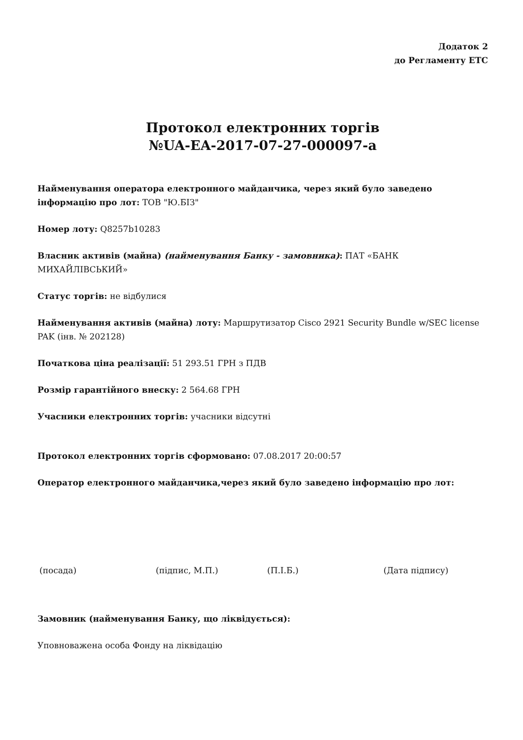Додаток 2
до Регламенту ЕТС
Протокол електронних торгів
№UA-EA-2017-07-27-000097-a
Найменування оператора електронного майданчика, через який було заведено інформацію про лот: ТОВ "Ю.БІЗ"
Номер лоту: Q8257b10283
Власник активів (майна) (найменування Банку - замовника): ПАТ «БАНК МИХАЙЛІВСЬКИЙ»
Статус торгів: не відбулися
Найменування активів (майна) лоту: Маршрутизатор Cisco 2921 Security Bundle w/SEC license PAK (інв. № 202128)
Початкова ціна реалізації: 51 293.51 ГРН з ПДВ
Розмір гарантійного внеску: 2 564.68 ГРН
Учасники електронних торгів: учасники відсутні
Протокол електронних торгів сформовано: 07.08.2017 20:00:57
Оператор електронного майданчика,через який було заведено інформацію про лот:
(посада) (підпис, М.П.) (П.І.Б.) (Дата підпису)
Замовник (найменування Банку, що ліквідується):
Уповноважена особа Фонду на ліквідацію